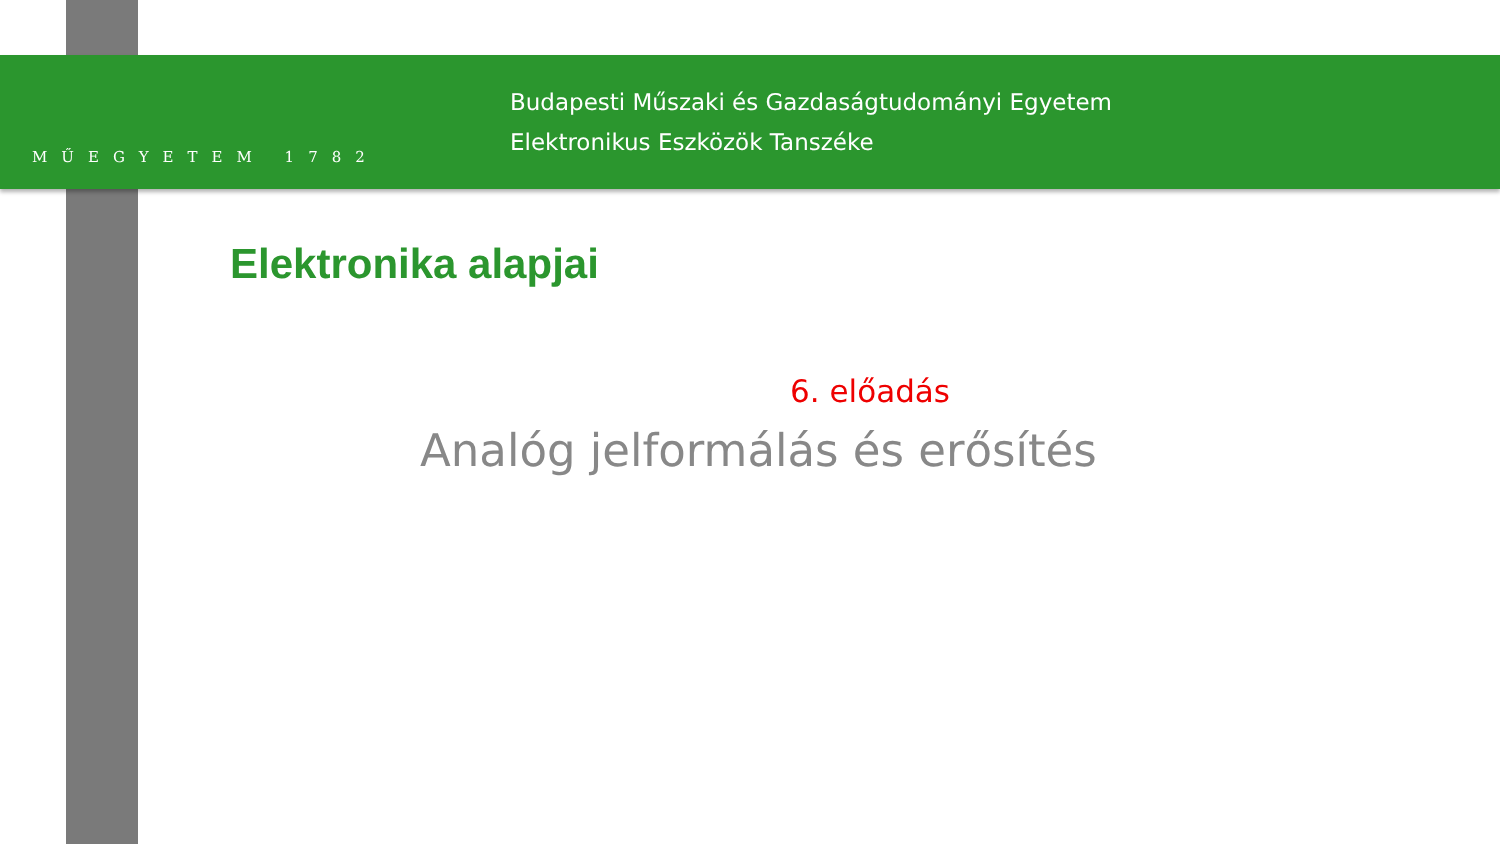MŰEGYETEM 1782
Budapesti Műszaki és Gazdaságtudományi Egyetem
Elektronikus Eszközök Tanszéke
Elektronika alapjai
6. előadás
Analóg jelformálás és erősítés